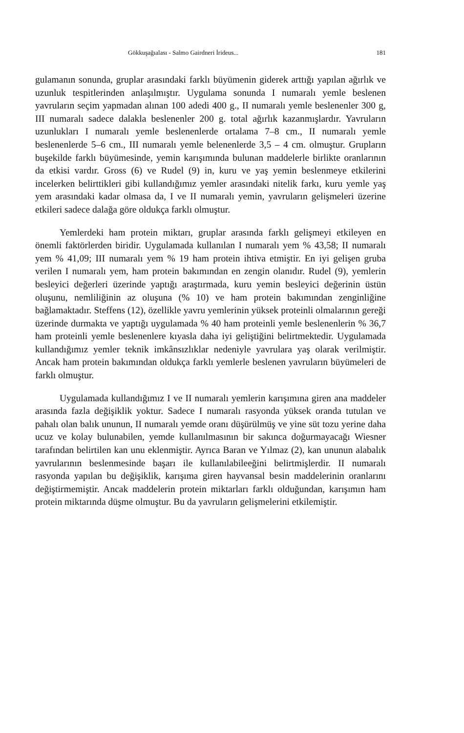Gökkuşağıalası - Salmo Gairdneri İrideus... 181
gulamanın sonunda, gruplar arasındaki farklı büyümenin giderek arttığı yapılan ağırlık ve uzunluk tespitlerinden anlaşılmıştır. Uygulama sonunda I numaralı yemle beslenen yavruların seçim yapmadan alınan 100 adedi 400 g., II numaralı yemle beslenenler 300 g, III numaralı sadece dalakla beslenenler 200 g. total ağırlık kazanmışlardır. Yavruların uzunlukları I numaralı yemle beslenenlerde ortalama 7–8 cm., II numaralı yemle beslenenlerde 5–6 cm., III numaralı yemle belenenlerde 3,5 – 4 cm. olmuştur. Grupların buşekilde farklı büyümesinde, yemin karışımında bulunan maddelerle birlikte oranlarının da etkisi vardır. Gross (6) ve Rudel (9) in, kuru ve yaş yemin beslenmeye etkilerini incelerken belirttikleri gibi kullandığımız yemler arasındaki nitelik farkı, kuru yemle yaş yem arasındaki kadar olmasa da, I ve II numaralı yemin, yavruların gelişmeleri üzerine etkileri sadece dalağa göre oldukça farklı olmuştur.
Yemlerdeki ham protein miktarı, gruplar arasında farklı gelişmeyi etkileyen en önemli faktörlerden biridir. Uygulamada kullanılan I numaralı yem % 43,58; II numaralı yem % 41,09; III numaralı yem % 19 ham protein ihtiva etmiştir. En iyi gelişen gruba verilen I numaralı yem, ham protein bakımından en zengin olanıdır. Rudel (9), yemlerin besleyici değerleri üzerinde yaptığı araştırmada, kuru yemin besleyici değerinin üstün oluşunu, nemliliğinin az oluşuna (% 10) ve ham protein bakımından zenginliğine bağlamaktadır. Steffens (12), özellikle yavru yemlerinin yüksek proteinli olmalarının gereği üzerinde durmakta ve yaptığı uygulamada % 40 ham proteinli yemle beslenenlerin % 36,7 ham proteinli yemle beslenenlere kıyasla daha iyi geliştiğini belirtmektedir. Uygulamada kullandığımız yemler teknik imkânsızlıklar nedeniyle yavrulara yaş olarak verilmiştir. Ancak ham protein bakımından oldukça farklı yemlerle beslenen yavruların büyümeleri de farklı olmuştur.
Uygulamada kullandığımız I ve II numaralı yemlerin karışımına giren ana maddeler arasında fazla değişiklik yoktur. Sadece I numaralı rasyonda yüksek oranda tutulan ve pahalı olan balık ununun, II numaralı yemde oranı düşürülmüş ve yine süt tozu yerine daha ucuz ve kolay bulunabilen, yemde kullanılmasının bir sakınca doğurmayacağı Wiesner tarafından belirtilen kan unu eklenmiştir. Ayrıca Baran ve Yılmaz (2), kan ununun alabalık yavrularının beslenmesinde başarı ile kullanılabileeğini belirtmişlerdir. II numaralı rasyonda yapılan bu değişiklik, karışıma giren hayvansal besin maddelerinin oranlarını değiştirmemiştir. Ancak maddelerin protein miktarları farklı olduğundan, karışımın ham protein miktarında düşme olmuştur. Bu da yavruların gelişmelerini etkilemiştir.